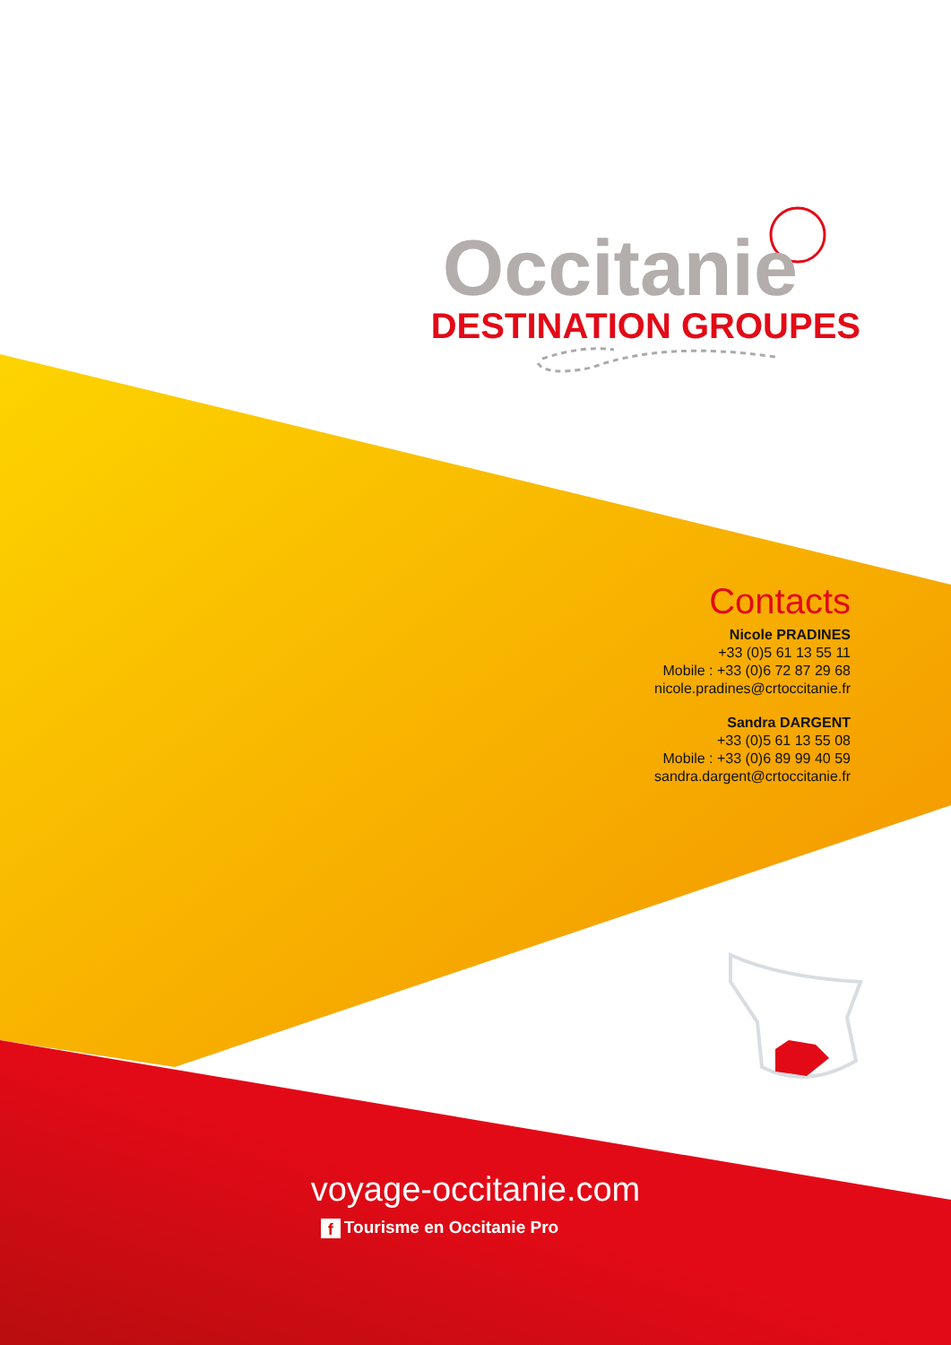Occitanie
DESTINATION GROUPES
Contacts
Nicole PRADINES
+33 (0)5 61 13 55 11
Mobile : +33 (0)6 72 87 29 68
nicole.pradines@crtoccitanie.fr
Sandra DARGENT
+33 (0)5 61 13 55 08
Mobile : +33 (0)6 89 99 40 59
sandra.dargent@crtoccitanie.fr
voyage-occitanie.com
f Tourisme en Occitanie Pro